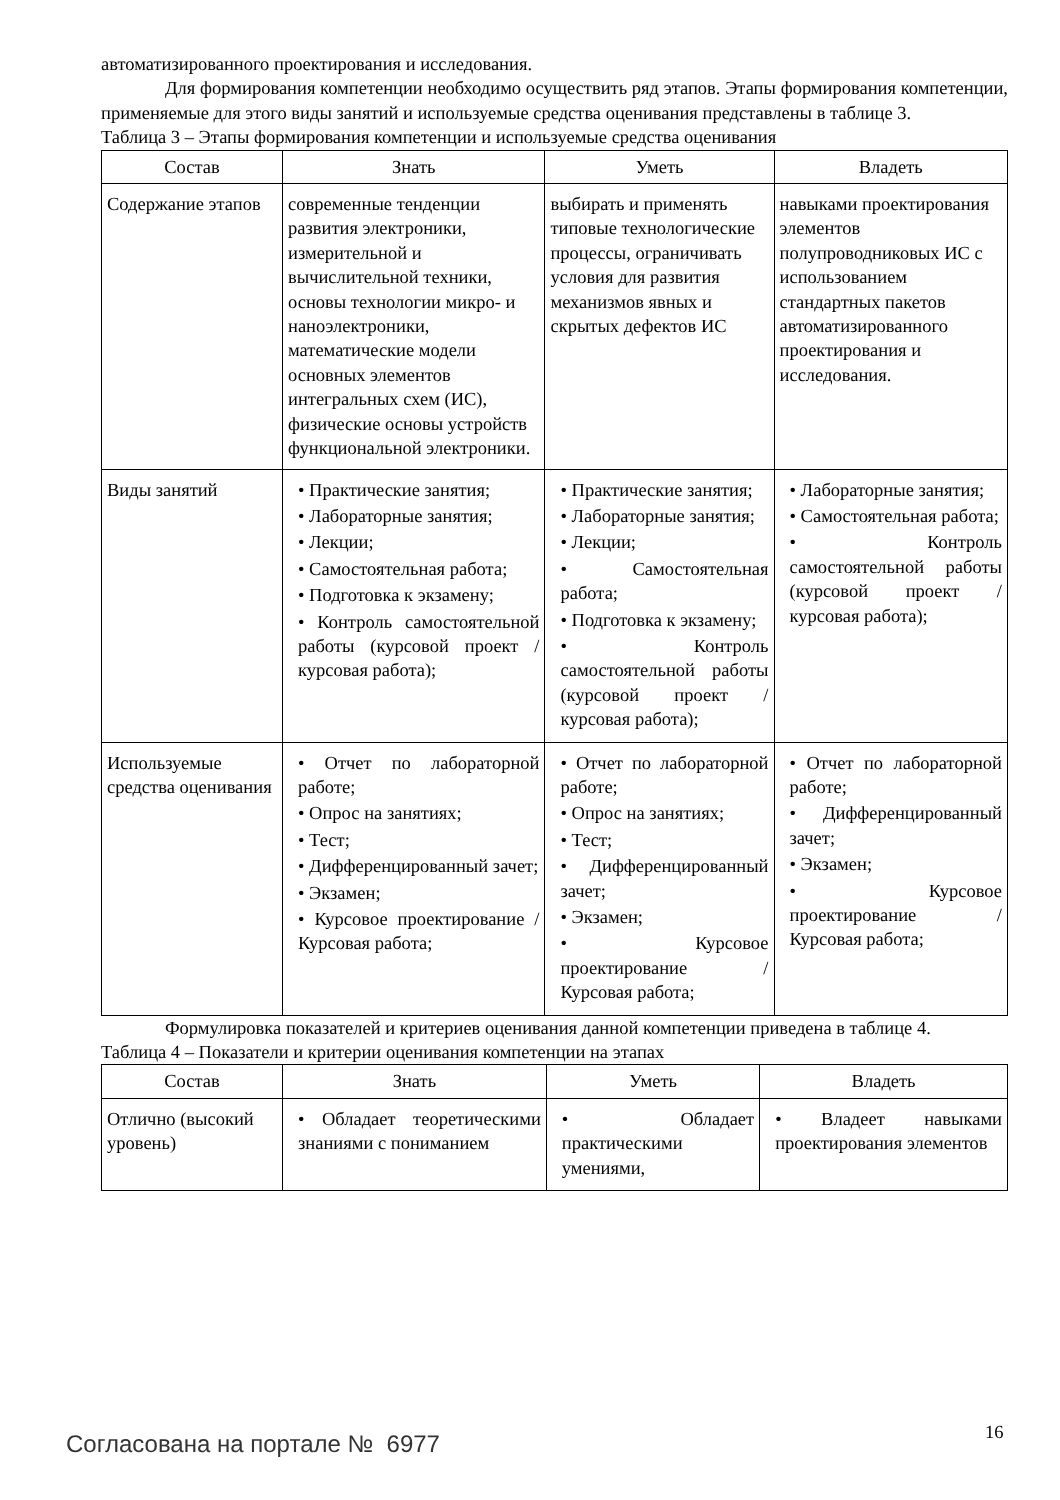автоматизированного проектирования и исследования.
Для формирования компетенции необходимо осуществить ряд этапов. Этапы формирования компетенции, применяемые для этого виды занятий и используемые средства оценивания представлены в таблице 3.
Таблица 3 – Этапы формирования компетенции и используемые средства оценивания
| Состав | Знать | Уметь | Владеть |
| --- | --- | --- | --- |
| Содержание этапов | современные тенденции развития электроники, измерительной и вычислительной техники, основы технологии микро- и наноэлектроники, математические модели основных элементов интегральных схем (ИС), физические основы устройств функциональной электроники. | выбирать и применять типовые технологические процессы, ограничивать условия для развития механизмов явных и скрытых дефектов ИС | навыками проектирования элементов полупроводниковых ИС с использованием стандартных пакетов автоматизированного проектирования и исследования. |
| Виды занятий | • Практические занятия; • Лабораторные занятия; • Лекции; • Самостоятельная работа; • Подготовка к экзамену; • Контроль самостоятельной работы (курсовой проект / курсовая работа); | • Практические занятия; • Лабораторные занятия; • Лекции; • Самостоятельная работа; • Подготовка к экзамену; • Контроль самостоятельной работы (курсовой проект / курсовая работа); | • Лабораторные занятия; • Самостоятельная работа; • Контроль самостоятельной работы (курсовой проект / курсовая работа); |
| Используемые средства оценивания | • Отчет по лабораторной работе; • Опрос на занятиях; • Тест; • Дифференцированный зачет; • Экзамен; • Курсовое проектирование / Курсовая работа; | • Отчет по лабораторной работе; • Опрос на занятиях; • Тест; • Дифференцированный зачет; • Экзамен; • Курсовое проектирование / Курсовая работа; | • Отчет по лабораторной работе; • Дифференцированный зачет; • Экзамен; • Курсовое проектирование / Курсовая работа; |
Формулировка показателей и критериев оценивания данной компетенции приведена в таблице 4.
Таблица 4 – Показатели и критерии оценивания компетенции на этапах
| Состав | Знать | Уметь | Владеть |
| --- | --- | --- | --- |
| Отлично (высокий уровень) | • Обладает теоретическими знаниями с пониманием | • Обладает практическими умениями, | • Владеет навыками проектирования элементов |
Согласована на портале № 6977 16